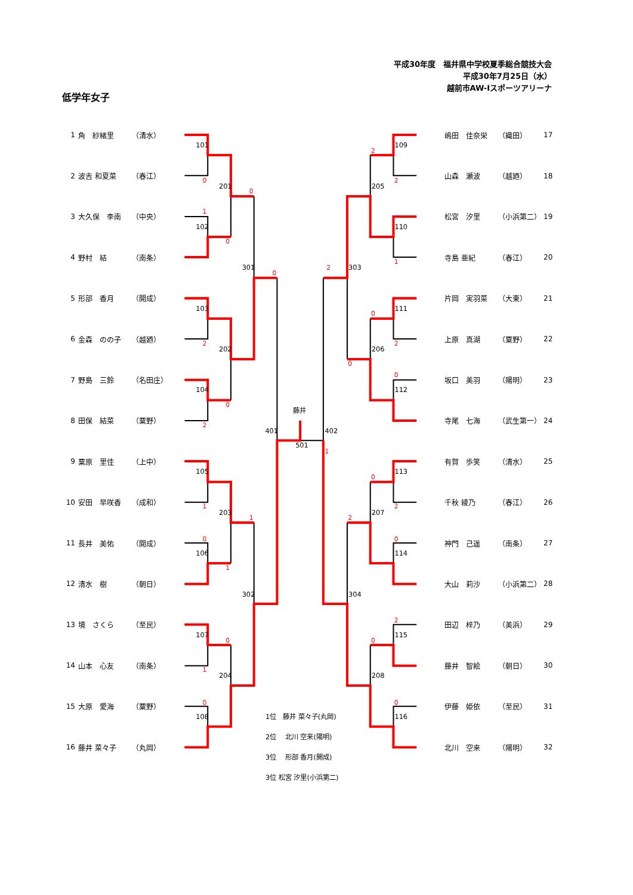平成30年度　福井県中学校夏季総合競技大会
平成30年7月25日（水）
越前市AW-Iスポーツアリーナ
低学年女子
| 1 | 角 紗緒里 | （清水） |
| 2 | 波吉 和夏菜 | （春江） |
| 3 | 大久保 李南 | （中央） |
| 4 | 野村 結 | （南条） |
| 5 | 形部 香月 | （開成） |
| 6 | 金森 のの子 | （越廼） |
| 7 | 野島 三鈴 | （名田庄） |
| 8 | 田保 結菜 | （粟野） |
| 9 | 粟原 里佳 | （上中） |
| 10 | 安田 早咲香 | （成和） |
| 11 | 長井 美佑 | （開成） |
| 12 | 清水 樹 | （朝日） |
| 13 | 境 さくら | （至民） |
| 14 | 山本 心友 | （南条） |
| 15 | 大原 愛海 | （粟野） |
| 16 | 藤井 菜々子 | （丸岡） |
101
102
103
104
105
106
107
108
201
202
203
204
301
302
401
109
110
111
112
113
114
115
116
205
206
207
208
303
304
402
501
藤井
1位　藤井 菜々子(丸岡)
2位　 北川 空来(陽明)
3位　 形部 香月(開成)
3位 松宮 汐里(小浜第二)
0
1
0
0
0
2
0
2
1
1
0
1
0
1
0
2
2
1
2
0
2
0
0
1
0
2
2
0
2
0
0
| 嶋田 佳奈栄 | （織田） | 17 |
| 山森 瀬波 | （越廼） | 18 |
| 松宮 汐里 | （小浜第二） | 19 |
| 寺島 亜紀 | （春江） | 20 |
| 片岡 実羽菜 | （大東） | 21 |
| 上原 真湖 | （粟野） | 22 |
| 坂口 美羽 | （陽明） | 23 |
| 寺尾 七海 | （武生第一） | 24 |
| 有賀 歩笑 | （清水） | 25 |
| 千秋 綾乃 | （春江） | 26 |
| 神門 己遥 | （南条） | 27 |
| 大山 莉沙 | （小浜第二） | 28 |
| 田辺 梓乃 | （美浜） | 29 |
| 藤井 智絵 | （朝日） | 30 |
| 伊藤 姫依 | （至民） | 31 |
| 北川 空来 | （陽明） | 32 |